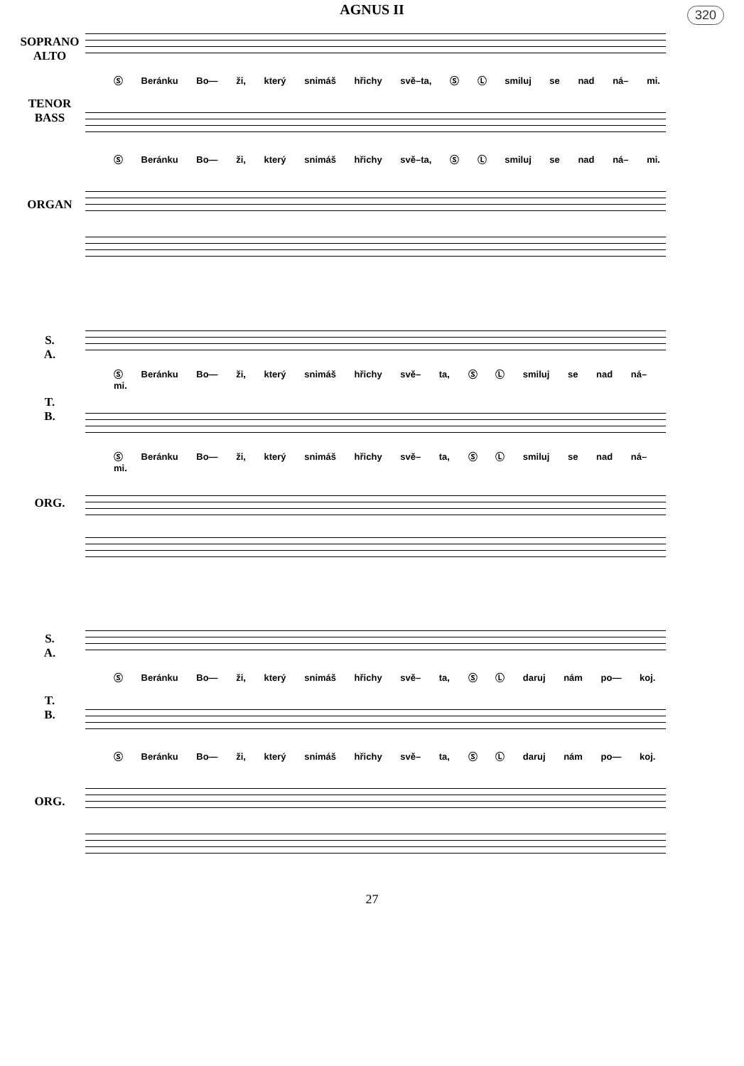320
AGNUS II
SOPRANO
ALTO
TENOR
BASS
Ⓢ Beránku Bo— ži, který snimáš hřichy svě–ta, Ⓢ Ⓛ smiluj se nad ná– mi.
ORGAN
Ⓢ Beránku Bo— ži, který snimáš hřichy svě–ta, Ⓢ Ⓛ smiluj se nad ná– mi.
S.
A.
T.
B.
Ⓢ Beránku Bo— ži, který snimáš hřichy svě– ta, Ⓢ Ⓛ smiluj se nad ná– mi.
ORG.
Ⓢ Beránku Bo— ži, který snimáš hřichy svě– ta, Ⓢ Ⓛ smiluj se nad ná– mi.
S.
A.
T.
B.
Ⓢ Beránku Bo— ži, který snimáš hřichy svě– ta, Ⓢ Ⓛ daruj nám po— koj.
ORG.
Ⓢ Beránku Bo— ži, který snimáš hřichy svě– ta, Ⓢ Ⓛ daruj nám po— koj.
27